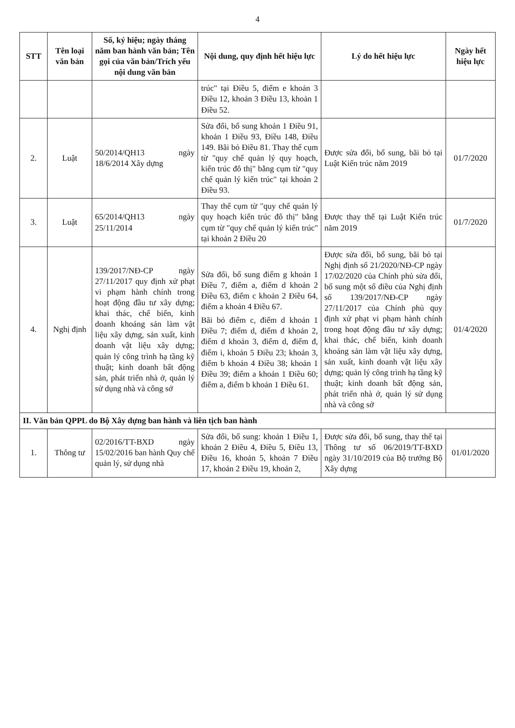4
| STT | Tên loại văn bản | Số, ký hiệu; ngày tháng năm ban hành văn bản; Tên gọi của văn bản/Trích yếu nội dung văn bản | Nội dung, quy định hết hiệu lực | Lý do hết hiệu lực | Ngày hết hiệu lực |
| --- | --- | --- | --- | --- | --- |
| | | | trúc" tại Điều 5, điểm e khoản 3 Điều 12, khoản 3 Điều 13, khoản 1 Điều 52. | | |
| 2. | Luật | 50/2014/QH13 ngày 18/6/2014 Xây dựng | Sửa đổi, bổ sung khoản 1 Điều 91, khoản 1 Điều 93, Điều 148, Điều 149. Bãi bỏ Điều 81. Thay thế cụm từ "quy chế quản lý quy hoạch, kiến trúc đô thị" bằng cụm từ "quy chế quản lý kiến trúc" tại khoản 2 Điều 93. | Được sửa đổi, bổ sung, bãi bỏ tại Luật Kiến trúc năm 2019 | 01/7/2020 |
| 3. | Luật | 65/2014/QH13 ngày 25/11/2014 | Thay thế cụm từ "quy chế quản lý quy hoạch kiến trúc đô thị" bằng cụm từ "quy chế quản lý kiến trúc" tại khoản 2 Điều 20 | Được thay thế tại Luật Kiến trúc năm 2019 | 01/7/2020 |
| 4. | Nghị định | 139/2017/NĐ-CP ngày 27/11/2017 quy định xử phạt vi phạm hành chính trong hoạt động đầu tư xây dựng; khai thác, chế biến, kinh doanh khoáng sản làm vật liệu xây dựng, sản xuất, kinh doanh vật liệu xây dựng; quản lý công trình hạ tầng kỹ thuật; kinh doanh bất động sản, phát triển nhà ở, quản lý sử dụng nhà và công sở | Sửa đổi, bổ sung điểm g khoản 1 Điều 7, điểm a, điểm d khoản 2 Điều 63, điểm c khoản 2 Điều 64, điểm a khoản 4 Điều 67. Bãi bỏ điểm c, điểm d khoản 1 Điều 7; điểm d, điểm đ khoản 2, điểm d khoản 3, điểm d, điểm đ, điểm i, khoản 5 Điều 23; khoản 3, điểm b khoản 4 Điều 38; khoản 1 Điều 39; điểm a khoản 1 Điều 60; điểm a, điểm b khoản 1 Điều 61. | Được sửa đổi, bổ sung, bãi bỏ tại Nghị định số 21/2020/NĐ-CP ngày 17/02/2020 của Chính phủ sửa đổi, bổ sung một số điều của Nghị định số 139/2017/NĐ-CP ngày 27/11/2017 của Chính phủ quy định xử phạt vi phạm hành chính trong hoạt động đầu tư xây dựng; khai thác, chế biến, kinh doanh khoáng sản làm vật liệu xây dựng, sản xuất, kinh doanh vật liệu xây dựng; quản lý công trình hạ tầng kỹ thuật; kinh doanh bất động sản, phát triển nhà ở, quản lý sử dụng nhà và công sở | 01/4/2020 |
| II. Văn bản QPPL do Bộ Xây dựng ban hành và liên tịch ban hành | | | | | |
| 1. | Thông tư | 02/2016/TT-BXD ngày 15/02/2016 ban hành Quy chế quản lý, sử dụng nhà | Sửa đổi, bổ sung: khoản 1 Điều 1, khoản 2 Điều 4, Điều 5, Điều 13, Điều 16, khoản 5, khoản 7 Điều 17, khoản 2 Điều 19, khoản 2, | Được sửa đổi, bổ sung, thay thế tại Thông tư số 06/2019/TT-BXD ngày 31/10/2019 của Bộ trưởng Bộ Xây dựng | 01/01/2020 |